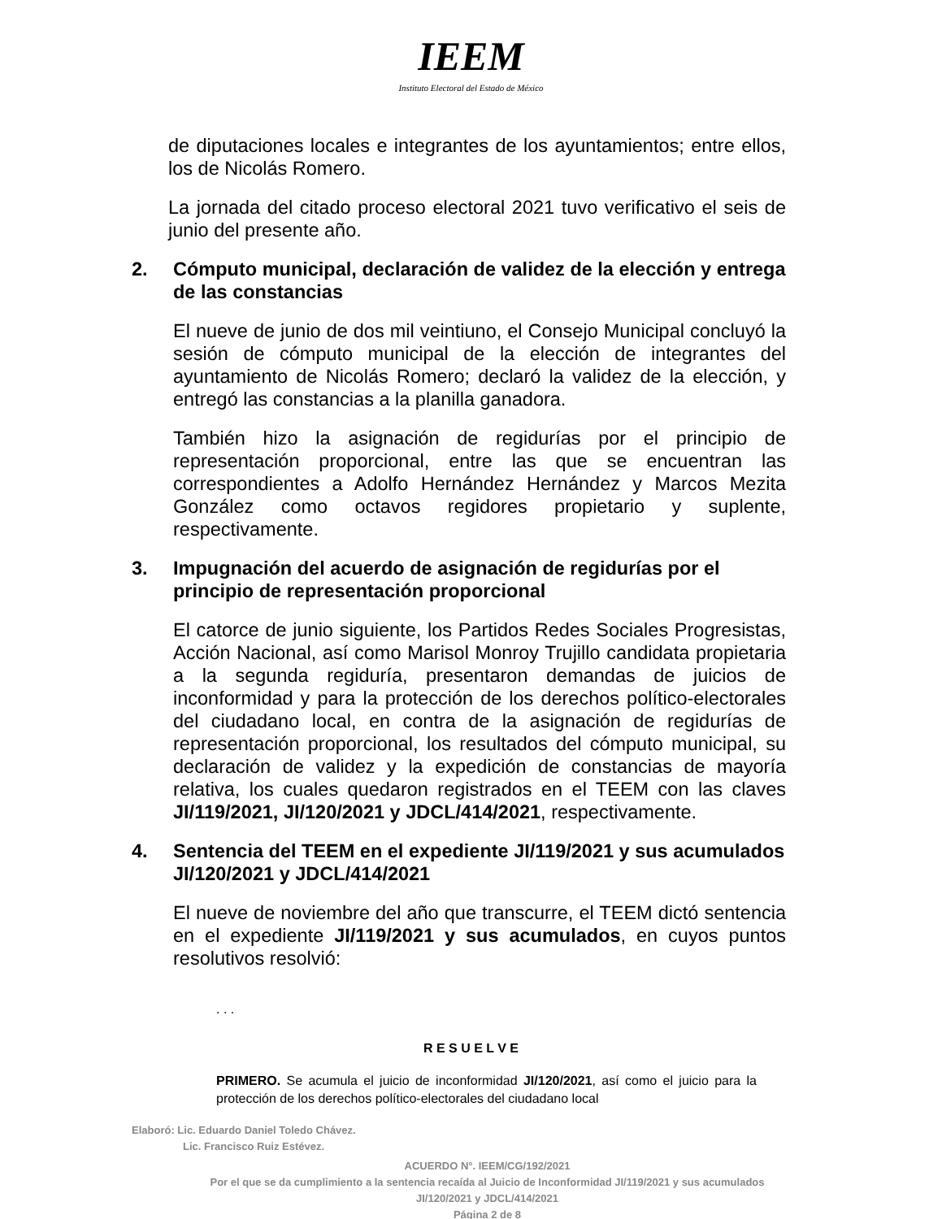IEEM
Instituto Electoral del Estado de México
de diputaciones locales e integrantes de los ayuntamientos; entre ellos, los de Nicolás Romero.
La jornada del citado proceso electoral 2021 tuvo verificativo el seis de junio del presente año.
2. Cómputo municipal, declaración de validez de la elección y entrega de las constancias
El nueve de junio de dos mil veintiuno, el Consejo Municipal concluyó la sesión de cómputo municipal de la elección de integrantes del ayuntamiento de Nicolás Romero; declaró la validez de la elección, y entregó las constancias a la planilla ganadora.
También hizo la asignación de regidurías por el principio de representación proporcional, entre las que se encuentran las correspondientes a Adolfo Hernández Hernández y Marcos Mezita González como octavos regidores propietario y suplente, respectivamente.
3. Impugnación del acuerdo de asignación de regidurías por el principio de representación proporcional
El catorce de junio siguiente, los Partidos Redes Sociales Progresistas, Acción Nacional, así como Marisol Monroy Trujillo candidata propietaria a la segunda regiduría, presentaron demandas de juicios de inconformidad y para la protección de los derechos político-electorales del ciudadano local, en contra de la asignación de regidurías de representación proporcional, los resultados del cómputo municipal, su declaración de validez y la expedición de constancias de mayoría relativa, los cuales quedaron registrados en el TEEM con las claves JI/119/2021, JI/120/2021 y JDCL/414/2021, respectivamente.
4. Sentencia del TEEM en el expediente JI/119/2021 y sus acumulados JI/120/2021 y JDCL/414/2021
El nueve de noviembre del año que transcurre, el TEEM dictó sentencia en el expediente JI/119/2021 y sus acumulados, en cuyos puntos resolutivos resolvió:
. . .
R E S U E L V E
PRIMERO. Se acumula el juicio de inconformidad JI/120/2021, así como el juicio para la protección de los derechos político-electorales del ciudadano local
Elaboró: Lic. Eduardo Daniel Toledo Chávez.
Lic. Francisco Ruiz Estévez.
ACUERDO N°. IEEM/CG/192/2021
Por el que se da cumplimiento a la sentencia recaída al Juicio de Inconformidad JI/119/2021 y sus acumulados JI/120/2021 y JDCL/414/2021
Página 2 de 8